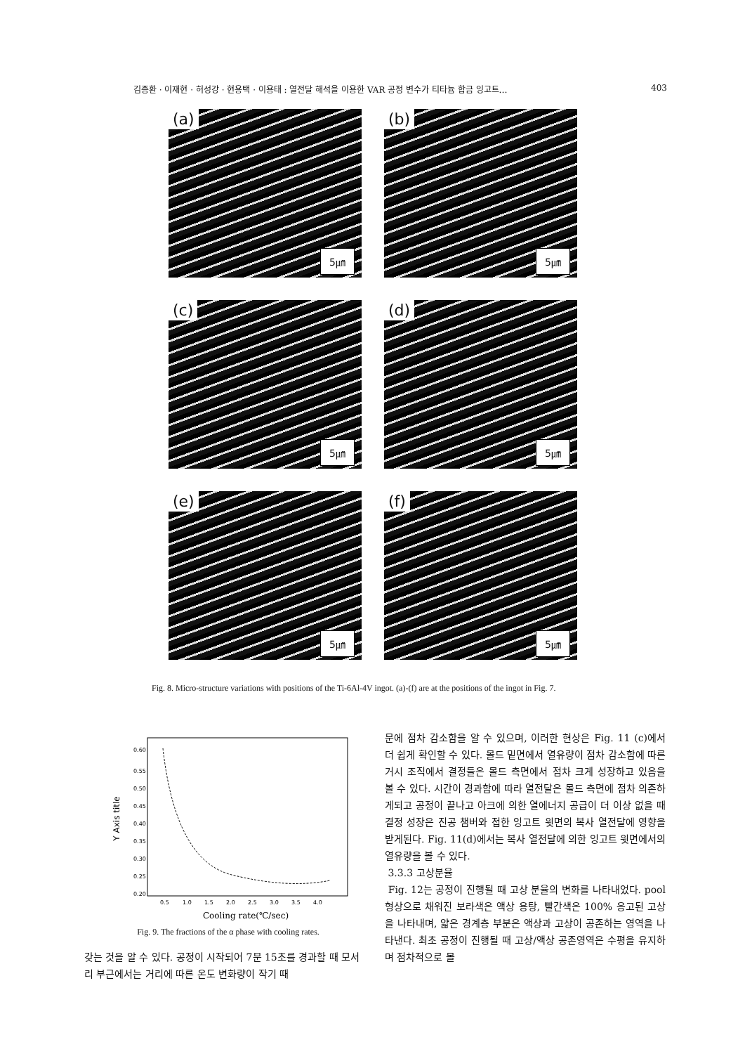김종환 · 이재현 · 허성강 · 현용택 · 이용태 : 열전달 해석을 이용한 VAR 공정 변수가 티타늄 합금 잉고트… 403
(a)
5㎛
(b)
5㎛
(c)
5㎛
(d)
5㎛
(e)
5㎛
(f)
5㎛
Fig. 8. Micro-structure variations with positions of the Ti-6Al-4V ingot. (a)-(f) are at the positions of the ingot in Fig. 7.
Y Axis title
0.60
0.55
0.50
0.45
0.40
0.35
0.30
0.25
0.20
0.5
1.0
1.5
2.0
2.5
3.0
3.5
4.0
Cooling rate(℃/sec)
Fig. 9. The fractions of the α phase with cooling rates.
갖는 것을 알 수 있다. 공정이 시작되어 7분 15초를 경과할 때 모서리 부근에서는 거리에 따른 온도 변화량이 작기 때
문에 점차 감소함을 알 수 있으며, 이러한 현상은 Fig. 11 (c)에서 더 쉽게 확인할 수 있다. 몰드 밑면에서 열유량이 점차 감소함에 따른 거시 조직에서 결정들은 몰드 측면에서 점차 크게 성장하고 있음을 볼 수 있다. 시간이 경과함에 따라 열전달은 몰드 측면에 점차 의존하게되고 공정이 끝나고 아크에 의한 열에너지 공급이 더 이상 없을 때 결정 성장은 진공 챔버와 접한 잉고트 윗면의 복사 열전달에 영향을 받게된다. Fig. 11(d)에서는 복사 열전달에 의한 잉고트 윗면에서의 열유량을 볼 수 있다.
3.3.3 고상분율
Fig. 12는 공정이 진행될 때 고상 분율의 변화를 나타내었다. pool 형상으로 채워진 보라색은 액상 용탕, 빨간색은 100% 응고된 고상을 나타내며, 얇은 경계층 부분은 액상과 고상이 공존하는 영역을 나타낸다. 최초 공정이 진행될 때 고상/액상 공존영역은 수평을 유지하며 점차적으로 몰